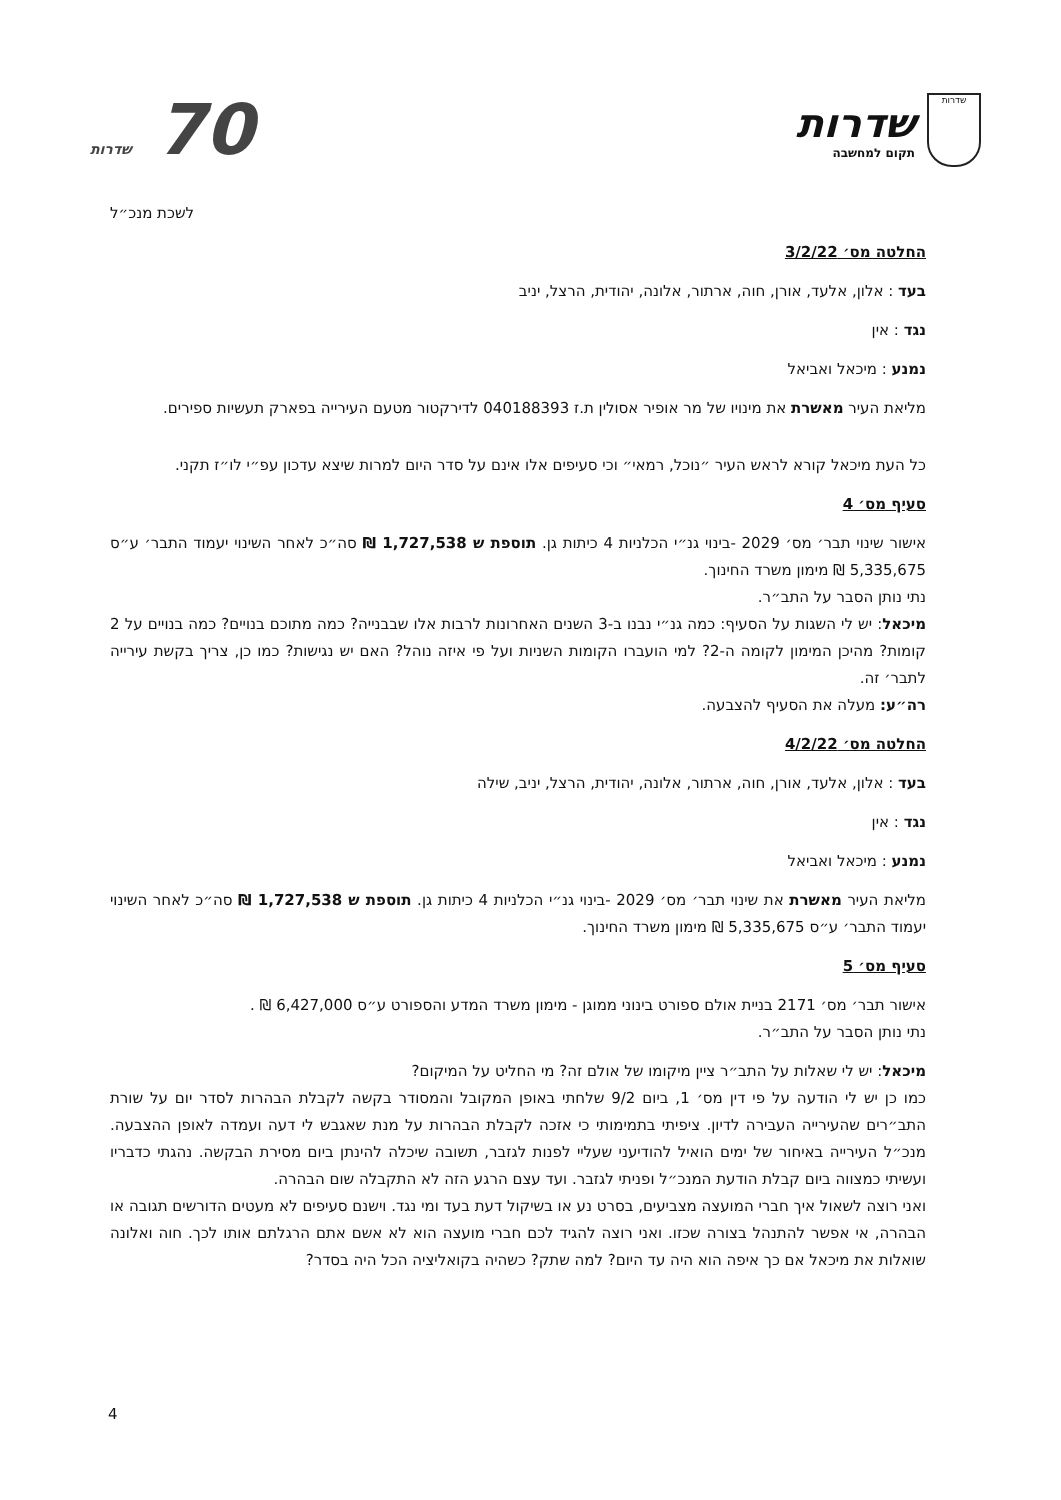שדרות
שדרות
תקום למחשבה
70 שדרות
לשכת מנכ״ל
החלטה מס׳ 3/2/22
בעד : אלון, אלעד, אורן, חוה, ארתור, אלונה, יהודית, הרצל, יניב
נגד : אין
נמנע : מיכאל ואביאל
מליאת העיר מאשרת את מינויו של מר אופיר אסולין ת.ז 040188393 לדירקטור מטעם העירייה בפארק תעשיות ספירים.
כל העת מיכאל קורא לראש העיר ״נוכל, רמאי״ וכי סעיפים אלו אינם על סדר היום למרות שיצא עדכון עפ״י לו״ז תקני.
סעיף מס׳ 4
אישור שינוי תבר׳ מס׳ 2029 -בינוי גנ״י הכלניות 4 כיתות גן. תוספת ש 1,727,538 ₪ סה״כ לאחר השינוי יעמוד התבר׳ ע״ס 5,335,675 ₪ מימון משרד החינוך.
נתי נותן הסבר על התב״ר.
מיכאל: יש לי השגות על הסעיף: כמה גנ״י נבנו ב-3 השנים האחרונות לרבות אלו שבבנייה? כמה מתוכם בנויים? כמה בנויים על 2 קומות? מהיכן המימון לקומה ה-2? למי הועברו הקומות השניות ועל פי איזה נוהל? האם יש נגישות? כמו כן, צריך בקשת עירייה לתבר׳ זה.
רה״ע: מעלה את הסעיף להצבעה.
החלטה מס׳ 4/2/22
בעד : אלון, אלעד, אורן, חוה, ארתור, אלונה, יהודית, הרצל, יניב, שילה
נגד : אין
נמנע : מיכאל ואביאל
מליאת העיר מאשרת את שינוי תבר׳ מס׳ 2029 -בינוי גנ״י הכלניות 4 כיתות גן. תוספת ש 1,727,538 ₪ סה״כ לאחר השינוי יעמוד התבר׳ ע״ס 5,335,675 ₪ מימון משרד החינוך.
סעיף מס׳ 5
אישור תבר׳ מס׳ 2171 בניית אולם ספורט בינוני ממוגן - מימון משרד המדע והספורט ע״ס 6,427,000 ₪ .
נתי נותן הסבר על התב״ר.
מיכאל: יש לי שאלות על התב״ר ציין מיקומו של אולם זה? מי החליט על המיקום?
כמו כן יש לי הודעה על פי דין מס׳ 1, ביום 9/2 שלחתי באופן המקובל והמסודר בקשה לקבלת הבהרות לסדר יום על שורת התב״רים שהעירייה העבירה לדיון. ציפיתי בתמימותי כי אזכה לקבלת הבהרות על מנת שאגבש לי דעה ועמדה לאופן ההצבעה. מנכ״ל העירייה באיחור של ימים הואיל להודיעני שעליי לפנות לגזבר, תשובה שיכלה להינתן ביום מסירת הבקשה. נהגתי כדבריו ועשיתי כמצווה ביום קבלת הודעת המנכ״ל ופניתי לגזבר. ועד עצם הרגע הזה לא התקבלה שום הבהרה.
ואני רוצה לשאול איך חברי המועצה מצביעים, בסרט נע או בשיקול דעת בעד ומי נגד. וישנם סעיפים לא מעטים הדורשים תגובה או הבהרה, אי אפשר להתנהל בצורה שכזו. ואני רוצה להגיד לכם חברי מועצה הוא לא אשם אתם הרגלתם אותו לכך. חוה ואלונה שואלות את מיכאל אם כך איפה הוא היה עד היום? למה שתק? כשהיה בקואליציה הכל היה בסדר?
4